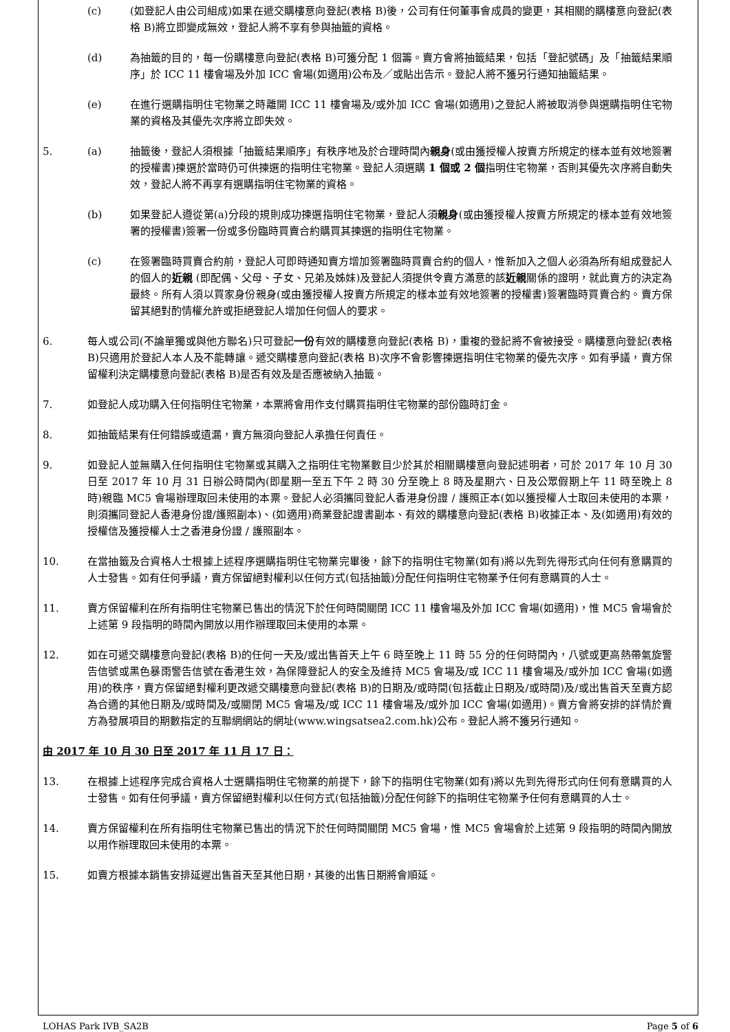(c) (如登記人由公司組成)如果在遞交購樓意向登記(表格 B)後，公司有任何董事會成員的變更，其相關的購樓意向登記(表格 B)將立即變成無效，登記人將不享有參與抽籤的資格。
(d) 為抽籤的目的，每一份購樓意向登記(表格 B)可獲分配 1 個籌。賣方會將抽籤結果，包括「登記號碼」及「抽籤結果順序」於 ICC 11 樓會場及外加 ICC 會場(如適用)公布及／或貼出告示。登記人將不獲另行通知抽籤結果。
(e) 在進行選購指明住宅物業之時離開 ICC 11 樓會場及/或外加 ICC 會場(如適用)之登記人將被取消參與選購指明住宅物業的資格及其優先次序將立即失效。
5. (a) 抽籤後，登記人須根據「抽籤結果順序」有秩序地及於合理時間內親身(或由獲授權人按賣方所規定的樣本並有效地簽署的授權書)揀選於當時仍可供揀選的指明住宅物業。登記人須選購 1 個或 2 個指明住宅物業，否則其優先次序將自動失效，登記人將不再享有選購指明住宅物業的資格。
(b) 如果登記人遵從第(a)分段的規則成功揀選指明住宅物業，登記人須親身(或由獲授權人按賣方所規定的樣本並有效地簽署的授權書)簽署一份或多份臨時買賣合約購買其揀選的指明住宅物業。
(c) 在簽署臨時買賣合約前，登記人可即時通知賣方增加簽署臨時買賣合約的個人，惟新加入之個人必須為所有組成登記人的個人的近親 (即配偶、父母、子女、兄弟及姊妹)及登記人須提供令賣方滿意的該近親關係的證明，就此賣方的決定為最終。所有人須以買家身份親身(或由獲授權人按賣方所規定的樣本並有效地簽署的授權書)簽署臨時買賣合約。賣方保留其絕對酌情權允許或拒絕登記人增加任何個人的要求。
6. 每人或公司(不論單獨或與他方聯名)只可登記一份有效的購樓意向登記(表格 B)，重複的登記將不會被接受。購樓意向登記(表格 B)只適用於登記人本人及不能轉讓。遞交購樓意向登記(表格 B)次序不會影響揀選指明住宅物業的優先次序。如有爭議，賣方保留權利決定購樓意向登記(表格 B)是否有效及是否應被納入抽籤。
7. 如登記人成功購入任何指明住宅物業，本票將會用作支付購買指明住宅物業的部份臨時訂金。
8. 如抽籤結果有任何錯誤或遺漏，賣方無須向登記人承擔任何責任。
9. 如登記人並無購入任何指明住宅物業或其購入之指明住宅物業數目少於其於相關購樓意向登記述明者，可於 2017 年 10 月 30 日至 2017 年 10 月 31 日辦公時間內(即星期一至五下午 2 時 30 分至晚上 8 時及星期六、日及公眾假期上午 11 時至晚上 8 時)親臨 MC5 會場辦理取回未使用的本票。登記人必須攜同登記人香港身份證 / 護照正本(如以獲授權人士取回未使用的本票，則須攜同登記人香港身份證/護照副本)、(如適用)商業登記證書副本、有效的購樓意向登記(表格 B)收據正本、及(如適用)有效的授權信及獲授權人士之香港身份證 / 護照副本。
10. 在當抽籤及合資格人士根據上述程序選購指明住宅物業完畢後，餘下的指明住宅物業(如有)將以先到先得形式向任何有意購買的人士發售。如有任何爭議，賣方保留絕對權利以任何方式(包括抽籤)分配任何指明住宅物業予任何有意購買的人士。
11. 賣方保留權利在所有指明住宅物業已售出的情況下於任何時間關閉 ICC 11 樓會場及外加 ICC 會場(如適用)，惟 MC5 會場會於上述第 9 段指明的時間內開放以用作辦理取回未使用的本票。
12. 如在可遞交購樓意向登記(表格 B)的任何一天及/或出售首天上午 6 時至晚上 11 時 55 分的任何時間內，八號或更高熱帶氣旋警告信號或黑色暴雨警告信號在香港生效，為保障登記人的安全及維持 MC5 會場及/或 ICC 11 樓會場及/或外加 ICC 會場(如適用)的秩序，賣方保留絕對權利更改遞交購樓意向登記(表格 B)的日期及/或時間(包括截止日期及/或時間)及/或出售首天至賣方認為合適的其他日期及/或時間及/或關閉 MC5 會場及/或 ICC 11 樓會場及/或外加 ICC 會場(如適用)。賣方會將安排的詳情於賣方為發展項目的期數指定的互聯網網站的網址(www.wingsatsea2.com.hk)公布。登記人將不獲另行通知。
由 2017 年 10 月 30 日至 2017 年 11 月 17 日：
13. 在根據上述程序完成合資格人士選購指明住宅物業的前提下，餘下的指明住宅物業(如有)將以先到先得形式向任何有意購買的人士發售。如有任何爭議，賣方保留絕對權利以任何方式(包括抽籤)分配任何餘下的指明住宅物業予任何有意購買的人士。
14. 賣方保留權利在所有指明住宅物業已售出的情況下於任何時間關閉 MC5 會場，惟 MC5 會場會於上述第 9 段指明的時間內開放以用作辦理取回未使用的本票。
15. 如賣方根據本銷售安排延遲出售首天至其他日期，其後的出售日期將會順延。
LOHAS Park IVB_SA2B Page 5 of 6